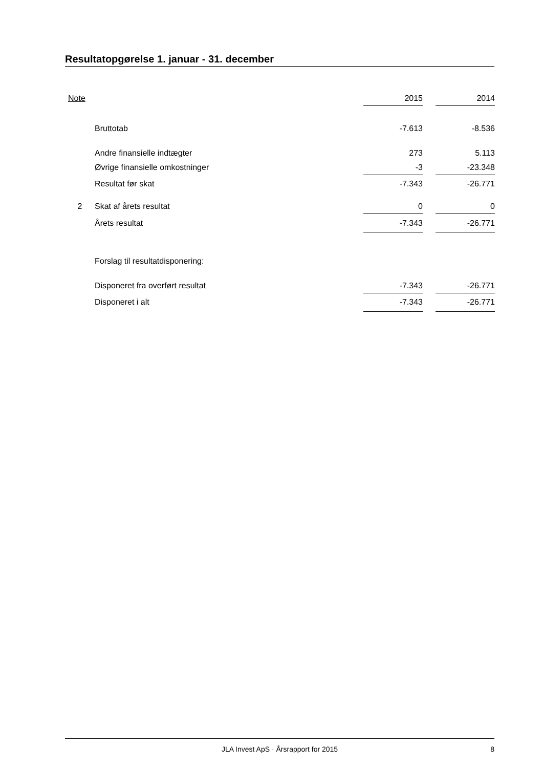Resultatopgørelse 1. januar - 31. december
| Note | | 2015 | | 2014 |
| --- | --- | --- | --- | --- |
| | Bruttotab | -7.613 | | -8.536 |
| | Andre finansielle indtægter | 273 | | 5.113 |
| | Øvrige finansielle omkostninger | -3 | | -23.348 |
| | Resultat før skat | -7.343 | | -26.771 |
| 2 | Skat af årets resultat | 0 | | 0 |
| | Årets resultat | -7.343 | | -26.771 |
| | Forslag til resultatdisponering: | | | |
| | Disponeret fra overført resultat | -7.343 | | -26.771 |
| | Disponeret i alt | -7.343 | | -26.771 |
JLA Invest ApS · Årsrapport for 2015 8